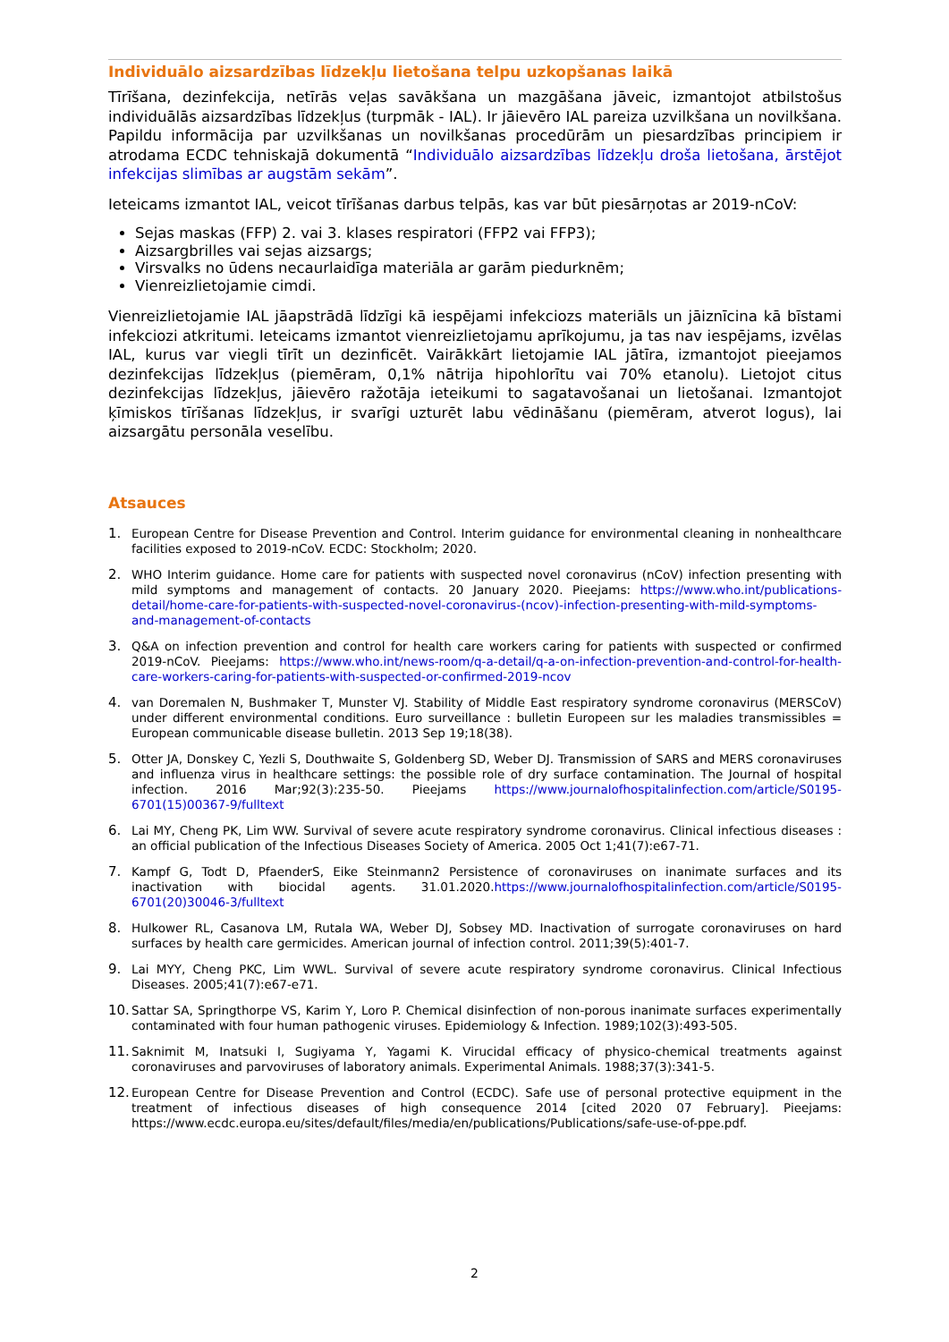Individuālo aizsardzības līdzekļu lietošana telpu uzkopšanas laikā
Tīrīšana, dezinfekcija, netīrās veļas savākšana un mazgāšana jāveic, izmantojot atbilstošus individuālās aizsardzības līdzekļus (turpmāk - IAL). Ir jāievēro IAL pareiza uzvilkšana un novilkšana. Papildu informācija par uzvilkšanas un novilkšanas procedūrām un piesardzības principiem ir atrodama ECDC tehniskajā dokumentā “Individuālo aizsardzības līdzekļu droša lietošana, ārstējot infekcijas slimības ar augstām sekām”.
Ieteicams izmantot IAL, veicot tīrīšanas darbus telpās, kas var būt piesārņotas ar 2019-nCoV:
Sejas maskas (FFP) 2. vai 3. klases respiratori (FFP2 vai FFP3);
Aizsargbrilles vai sejas aizsargs;
Virsvalks no ūdens necaurlaidīga materiāla ar garām piedurknēm;
Vienreizlietojamie cimdi.
Vienreizlietojamie IAL jāapstrādā līdzīgi kā iespējami infekciozs materiāls un jāiznīcina kā bīstami infekciozi atkritumi. Ieteicams izmantot vienreizlietojamu aprīkojumu, ja tas nav iespējams, izvēlas IAL, kurus var viegli tīrīt un dezinficēt. Vairākkārt lietojamie IAL jātīra, izmantojot pieejamos dezinfekcijas līdzekļus (piemēram, 0,1% nātrija hipohlorītu vai 70% etanolu). Lietojot citus dezinfekcijas līdzekļus, jāievēro ražotāja ieteikumi to sagatavošanai un lietošanai. Izmantojot ķīmiskos tīrīšanas līdzekļus, ir svarīgi uzturēt labu vēdināšanu (piemēram, atverot logus), lai aizsargātu personāla veselību.
Atsauces
1. European Centre for Disease Prevention and Control. Interim guidance for environmental cleaning in nonhealthcare facilities exposed to 2019-nCoV. ECDC: Stockholm; 2020.
2. WHO Interim guidance. Home care for patients with suspected novel coronavirus (nCoV) infection presenting with mild symptoms and management of contacts. 20 January 2020. Pieejams: https://www.who.int/publications-detail/home-care-for-patients-with-suspected-novel-coronavirus-(ncov)-infection-presenting-with-mild-symptoms-and-management-of-contacts
3. Q&A on infection prevention and control for health care workers caring for patients with suspected or confirmed 2019-nCoV. Pieejams: https://www.who.int/news-room/q-a-detail/q-a-on-infection-prevention-and-control-for-health-care-workers-caring-for-patients-with-suspected-or-confirmed-2019-ncov
4. van Doremalen N, Bushmaker T, Munster VJ. Stability of Middle East respiratory syndrome coronavirus (MERSCoV) under different environmental conditions. Euro surveillance : bulletin Europeen sur les maladies transmissibles = European communicable disease bulletin. 2013 Sep 19;18(38).
5. Otter JA, Donskey C, Yezli S, Douthwaite S, Goldenberg SD, Weber DJ. Transmission of SARS and MERS coronaviruses and influenza virus in healthcare settings: the possible role of dry surface contamination. The Journal of hospital infection. 2016 Mar;92(3):235-50. Pieejams https://www.journalofhospitalinfection.com/article/S0195-6701(15)00367-9/fulltext
6. Lai MY, Cheng PK, Lim WW. Survival of severe acute respiratory syndrome coronavirus. Clinical infectious diseases : an official publication of the Infectious Diseases Society of America. 2005 Oct 1;41(7):e67-71.
7. Kampf G, Todt D, PfaenderS, Eike Steinmann2 Persistence of coronaviruses on inanimate surfaces and its inactivation with biocidal agents. 31.01.2020.https://www.journalofhospitalinfection.com/article/S0195-6701(20)30046-3/fulltext
8. Hulkower RL, Casanova LM, Rutala WA, Weber DJ, Sobsey MD. Inactivation of surrogate coronaviruses on hard surfaces by health care germicides. American journal of infection control. 2011;39(5):401-7.
9. Lai MYY, Cheng PKC, Lim WWL. Survival of severe acute respiratory syndrome coronavirus. Clinical Infectious Diseases. 2005;41(7):e67-e71.
10. Sattar SA, Springthorpe VS, Karim Y, Loro P. Chemical disinfection of non-porous inanimate surfaces experimentally contaminated with four human pathogenic viruses. Epidemiology & Infection. 1989;102(3):493-505.
11. Saknimit M, Inatsuki I, Sugiyama Y, Yagami K. Virucidal efficacy of physico-chemical treatments against coronaviruses and parvoviruses of laboratory animals. Experimental Animals. 1988;37(3):341-5.
12. European Centre for Disease Prevention and Control (ECDC). Safe use of personal protective equipment in the treatment of infectious diseases of high consequence 2014 [cited 2020 07 February]. Pieejams: https://www.ecdc.europa.eu/sites/default/files/media/en/publications/Publications/safe-use-of-ppe.pdf.
2